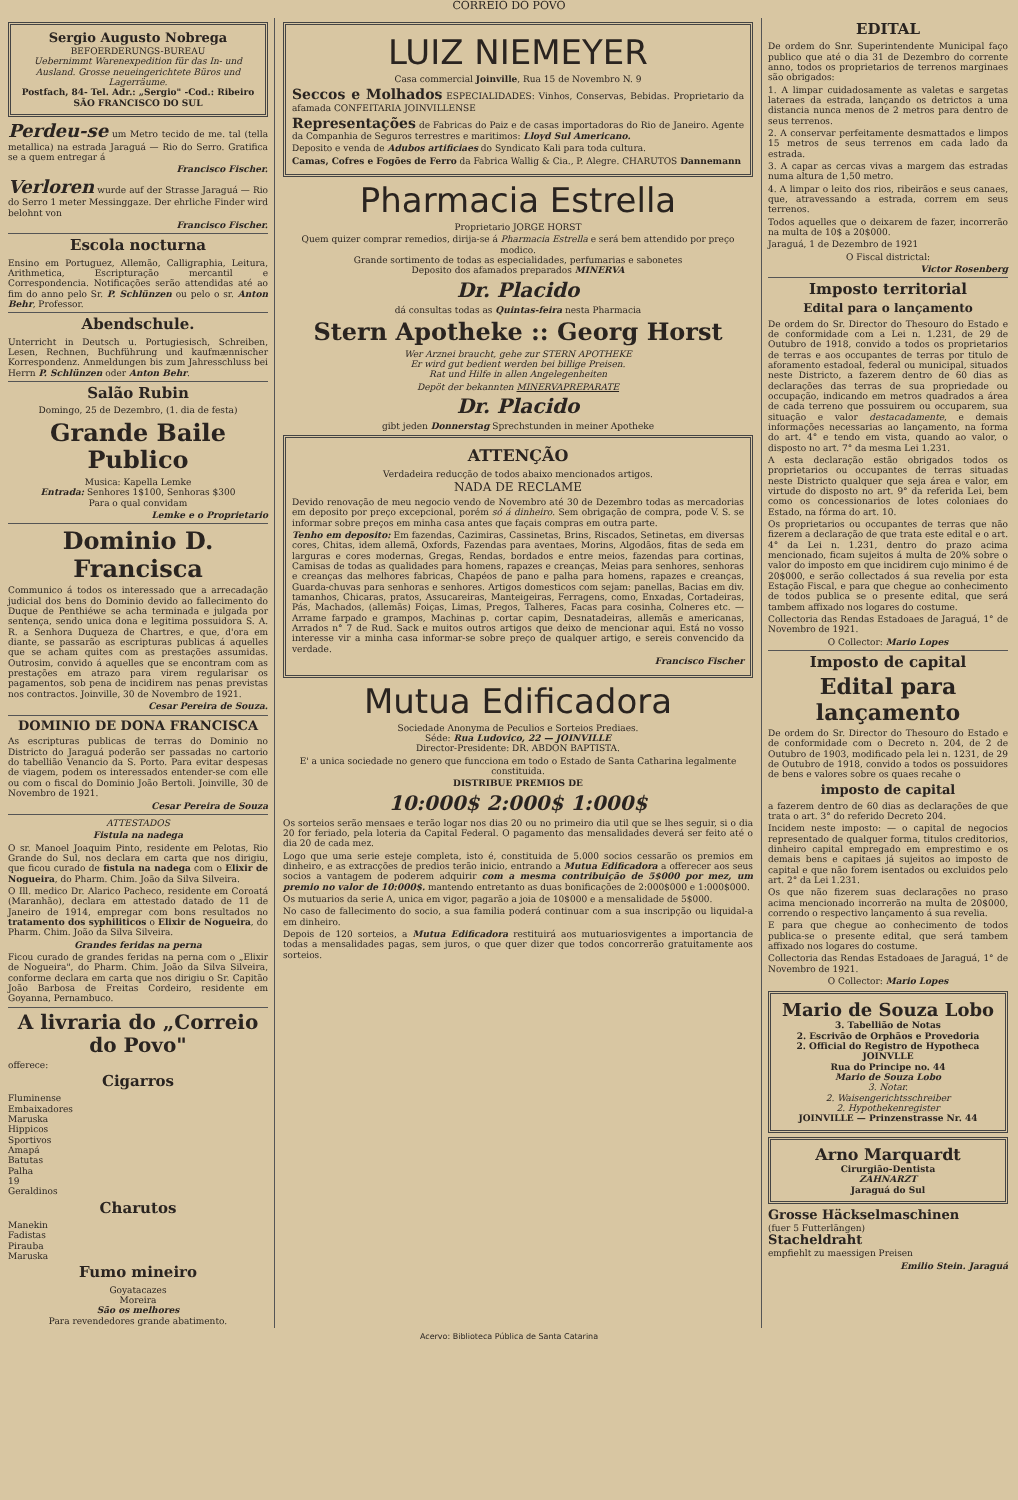CORREIO DO POVO
Sergio Augusto Nobrega
BEFOERDERUNGS-BUREAU
Uebernimmt Warenexpedition für das In- und Ausland. Grosse neueingerichtete Büros und Lagerräume.
Postfach, 84- Tel. Adr.: „Sergio" -Cod.: Ribeiro SÃO FRANCISCO DO SUL
Perdeu-se um Metro tecido de me. tal (tella metallica) na estrada Jaraguá — Rio do Serro. Gratifica se a quem entregar á
Francisco Fischer.
Verloren wurde auf der Strasse Jaraguá — Rio do Serro 1 meter Messinggaze. Der ehrliche Finder wird belohnt von
Francisco Fischer.
Escola nocturna
Ensino em Portuguez, Allemão, Calligraphia, Leitura, Arithmetica, Escripturação mercantil e Correspondencia. Notificações serão attendidas até ao fim do anno pelo Sr. P. Schlünzen ou pelo o sr. Anton Behr, Professor.
Abendschule.
Unterricht in Deutsch u. Portugiesisch, Schreiben, Lesen, Rechnen, Buchführung und kaufmænnischer Korrespondenz. Anmeldungen bis zum Jahresschluss bei Herrn P. Schlünzen oder Anton Behr.
Salão Rubin
Domingo, 25 de Dezembro, (1. dia de festa)
Grande Baile Publico
Musica: Kapella Lemke
Entrada: Senhores 1$100, Senhoras $300
Para o qual convidam
Lemke e o Proprietario
Dominio D. Francisca
Communico á todos os interessado que a arrecadação judicial dos bens do Dominio devido ao fallecimento do Duque de Penthiéwe se acha terminada e julgada por sentença, sendo unica dona e legitima possuidora S. A. R. a Senhora Duqueza de Chartres, e que, d'ora em diante, se passarão as escripturas publicas á aquelles que se acham quites com as prestações assumidas. Outrosim, convido á aquelles que se encontram com as prestações em atrazo para virem regularisar os pagamentos, sob pena de incidirem nas penas previstas nos contractos. Joinville, 30 de Novembro de 1921.
Cesar Pereira de Souza.
DOMINIO DE DONA FRANCISCA
As escripturas publicas de terras do Dominio no Districto do Jaraguá poderão ser passadas no cartorio do tabellião Venancio da S. Porto. Para evitar despesas de viagem, podem os interessados entender-se com elle ou com o fiscal do Dominio João Bertoli. Joinville, 30 de Novembro de 1921.
Cesar Pereira de Souza
ATTESTADOS
Fistula na nadega
O sr. Manoel Joaquim Pinto, residente em Pelotas, Rio Grande do Sul, nos declara em carta que nos dirigiu, que ficou curado de fistula na nadega com o Elixir de Nogueira, do Pharm. Chim. João da Silva Silveira.
O Ill. medico Dr. Alarico Pacheco, residente em Coroatá (Maranhão), declara em attestado datado de 11 de Janeiro de 1914, empregar com bons resultados no tratamento dos syphiliticos o Elixir de Nogueira, do Pharm. Chim. João da Silva Silveira.
Grandes feridas na perna
Ficou curado de grandes feridas na perna com o „Elixir de Nogueira", do Pharm. Chim. João da Silva Silveira, conforme declara em carta que nos dirigiu o Sr. Capitão João Barbosa de Freitas Cordeiro, residente em Goyanna, Pernambuco.
A livraria do „Correio do Povo"
offerece:
Cigarros
Fluminense
Embaixadores
Maruska
Hippicos
Sportivos
Amapá
Batutas
Palha
19
Geraldinos
Charutos
Manekin
Fadistas
Pirauba
Maruska
Fumo mineiro
Goyatacazes
Moreira
São os melhores
Para revendedores grande abatimento.
LUIZ NIEMEYER
Casa commercial Joinville, Rua 15 de Novembro N. 9
Seccos e Molhados ESPECIALIDADES: Vinhos, Conservas, Bebidas. Proprietario da afamada CONFEITARIA JOINVILLENSE
Representações de Fabricas do Paiz e de casas importadoras do Rio de Janeiro. Agente da Companhia de Seguros terrestres e maritimos: Lloyd Sul Americano.
Deposito e venda de Adubos artificiaes do Syndicato Kali para toda cultura.
Camas, Cofres e Fogões de Ferro da Fabrica Wallig & Cia., P. Alegre. CHARUTOS Dannemann
Pharmacia Estrella
Proprietario JORGE HORST
Quem quizer comprar remedios, dirija-se á Pharmacia Estrella e será bem attendido por preço modico.
Grande sortimento de todas as especialidades, perfumarias e sabonetes
Deposito dos afamados preparados MINERVA
Dr. Placido
dá consultas todas as Quintas-feira nesta Pharmacia
Stern Apotheke :: Georg Horst
Wer Arznei braucht, gehe zur STERN APOTHEKE
Er wird gut bedient werden bei billige Preisen.
Rat und Hilfe in allen Angelegenheiten
Depöt der bekannten MINERVAPREPARATE
Dr. Placido
gibt jeden Donnerstag Sprechstunden in meiner Apotheke
ATTENÇÃO
Verdadeira reducção de todos abaixo mencionados artigos.
NADA DE RECLAME
Devido renovação de meu negocio vendo de Novembro até 30 de Dezembro todas as mercadorias em deposito por preço excepcional, porém só á dinheiro. Sem obrigação de compra, pode V. S. se informar sobre preços em minha casa antes que façais compras em outra parte.
Tenho em deposito: Em fazendas, Cazimiras, Cassinetas, Brins, Riscados, Setinetas, em diversas cores, Chitas, idem allemã, Oxfords, Fazendas para aventaes, Morins, Algodãos, fitas de seda em larguras e cores modernas, Gregas, Rendas, bordados e entre meios, fazendas para cortinas, Camisas de todas as qualidades para homens, rapazes e creanças, Meias para senhores, senhoras e creanças das melhores fabricas, Chapéos de pano e palha para homens, rapazes e creanças, Guarda-chuvas para senhoras e senhores. Artigos domesticos com sejam: panellas, Bacias em div. tamanhos, Chicaras, pratos, Assucareiras, Manteigeiras, Ferragens, como, Enxadas, Cortadeiras, Pás, Machados, (allemãs) Foiças, Limas, Pregos, Talheres, Facas para cosinha, Colneres etc. — Arrame farpado e grampos, Machinas p. cortar capim, Desnatadeiras, allemãs e americanas, Arrados n° 7 de Rud. Sack e muitos outros artigos que deixo de mencionar aqui. Está no vosso interesse vir a minha casa informar-se sobre preço de qualquer artigo, e sereis convencido da verdade.
Francisco Fischer
Mutua Edificadora
Sociedade Anonyma de Peculios e Sorteios Prediaes.
Séde: Rua Ludovico, 22 — JOINVILLE
Director-Presidente: DR. ABDON BAPTISTA.
E' a unica sociedade no genero que funcciona em todo o Estado de Santa Catharina legalmente constituida.
DISTRIBUE PREMIOS DE
10:000$ 2:000$ 1:000$
Os sorteios serão mensaes e terão logar nos dias 20 ou no primeiro dia util que se lhes seguir, si o dia 20 for feriado, pela loteria da Capital Federal. O pagamento das mensalidades deverá ser feito até o dia 20 de cada mez.
Logo que uma serie esteje completa, isto é, constituida de 5.000 socios cessarão os premios em dinheiro, e as extracções de predios terão inicio, entrando a Mutua Edificadora a offerecer aos seus socios a vantagem de poderem adquirir com a mesma contribuição de 5$000 por mez, um premio no valor de 10:000$. mantendo entretanto as duas bonificações de 2:000$000 e 1:000$000.
Os mutuarios da serie A, unica em vigor, pagarão a joia de 10$000 e a mensalidade de 5$000.
No caso de fallecimento do socio, a sua familia poderá continuar com a sua inscripção ou liquidal-a em dinheiro.
Depois de 120 sorteios, a Mutua Edificadora restituirá aos mutuariosvigentes a importancia de todas a mensalidades pagas, sem juros, o que quer dizer que todos concorrerão gratuitamente aos sorteios.
EDITAL
De ordem do Snr. Superintendente Municipal faço publico que até o dia 31 de Dezembro do corrente anno, todos os proprietarios de terrenos marginaes são obrigados:
1. A limpar cuidadosamente as valetas e sargetas lateraes da estrada, lançando os detrictos a uma distancia nunca menos de 2 metros para dentro de seus terrenos.
2. A conservar perfeitamente desmattados e limpos 15 metros de seus terrenos em cada lado da estrada.
3. A capar as cercas vivas a margem das estradas numa altura de 1,50 metro.
4. A limpar o leito dos rios, ribeirãos e seus canaes, que, atravessando a estrada, correm em seus terrenos.
Todos aquelles que o deixarem de fazer, incorrerão na multa de 10$ a 20$000.
Jaraguá, 1 de Dezembro de 1921
O Fiscal districtal:
Victor Rosenberg
Imposto territorial
Edital para o lançamento
De ordem do Sr. Director do Thesouro do Estado e de conformidade com a Lei n. 1.231, de 29 de Outubro de 1918, convido a todos os proprietarios de terras e aos occupantes de terras por titulo de aforamento estadoal, federal ou municipal, situados neste Districto, a fazerem dentro de 60 dias as declarações das terras de sua propriedade ou occupação, indicando em metros quadrados a área de cada terreno que possuirem ou occuparem, sua situação e valor destacadamente, e demais informações necessarias ao lançamento, na forma do art. 4° e tendo em vista, quando ao valor, o disposto no art. 7° da mesma Lei 1.231.
A esta declaração estão obrigados todos os proprietarios ou occupantes de terras situadas neste Districto qualquer que seja área e valor, em virtude do disposto no art. 9° da referida Lei, bem como os concessionarios de lotes coloniaes do Estado, na fórma do art. 10.
Os proprietarios ou occupantes de terras que não fizerem a declaração de que trata este edital e o art. 4° da Lei n. 1.231, dentro do prazo acima mencionado, ficam sujeitos á multa de 20% sobre o valor do imposto em que incidirem cujo minimo é de 20$000, e serão collectados á sua revelia por esta Estação Fiscal, e para que chegue ao conhecimento de todos publica se o presente edital, que será tambem affixado nos logares do costume.
Collectoria das Rendas Estadoaes de Jaraguá, 1° de Novembro de 1921.
O Collector: Mario Lopes
Imposto de capital
Edital para lançamento
De ordem do Sr. Director do Thesouro do Estado e de conformidade com o Decreto n. 204, de 2 de Outubro de 1903, modificado pela lei n. 1231, de 29 de Outubro de 1918, convido a todos os possuidores de bens e valores sobre os quaes recahe o
imposto de capital
a fazerem dentro de 60 dias as declarações de que trata o art. 3° do referido Decreto 204.
Incidem neste imposto: — o capital de negocios representado de qualquer forma, titulos creditorios, dinheiro capital empregado em emprestimo e os demais bens e capitaes já sujeitos ao imposto de capital e que não forem isentados ou excluidos pelo art. 2° da Lei 1.231.
Os que não fizerem suas declarações no praso acima mencionado incorrerão na multa de 20$000, correndo o respectivo lançamento á sua revelia.
E para que chegue ao conhecimento de todos publica-se o presente edital, que será tambem affixado nos logares do costume.
Collectoria das Rendas Estadoaes de Jaraguá, 1° de Novembro de 1921.
O Collector: Mario Lopes
Mario de Souza Lobo
3. Tabellião de Notas
2. Escrivão de Orphãos e Provedoria
2. Official do Registro de Hypotheca
JOINVLLE
Rua do Principe no. 44
Mario de Souza Lobo
3. Notar.
2. Waisengerichtsschreiber
2. Hypothekenregister
JOINVILLE — Prinzenstrasse Nr. 44
Arno Marquardt
Cirurgião-Dentista
ZAHNARZT
Jaraguá do Sul
Grosse Häckselmaschinen
(fuer 5 Futterlängen)
Stacheldraht
empfiehlt zu maessigen Preisen
Emilio Stein. Jaraguá
Acervo: Biblioteca Pública de Santa Catarina